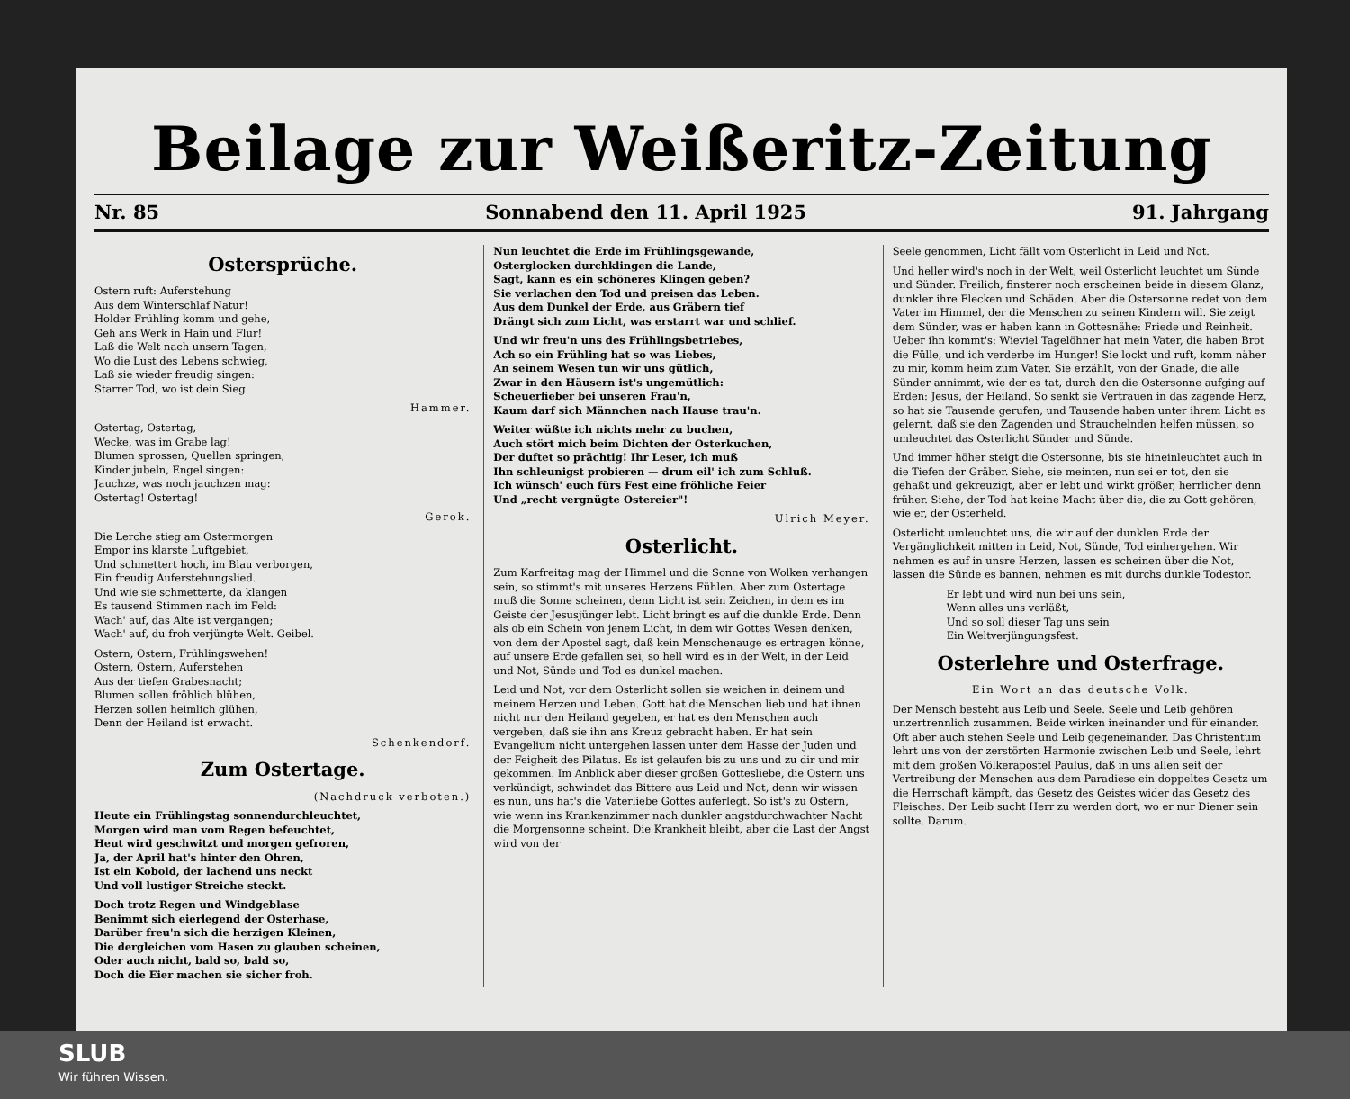Beilage zur Weißeritz-Zeitung
Nr. 85 Sonnabend den 11. April 1925 91. Jahrgang
Ostersprüche.
Ostern ruft: Auferstehung
Aus dem Winterschlaf Natur!
Holder Frühling komm und gehe,
Geh ans Werk in Hain und Flur!
Laß die Welt nach unsern Tagen,
Wo die Lust des Lebens schwieg,
Laß sie wieder freudig singen:
Starrer Tod, wo ist dein Sieg.
Hammer.
Ostertag, Ostertag,
Wecke, was im Grabe lag!
Blumen sprossen, Quellen springen,
Kinder jubeln, Engel singen:
Jauchze, was noch jauchzen mag:
Ostertag! Ostertag!
Gerok.
Die Lerche stieg am Ostermorgen
Empor ins klarste Luftgebiet,
Und schmettert hoch, im Blau verborgen,
Ein freudig Auferstehungslied.
Und wie sie schmetterte, da klangen
Es tausend Stimmen nach im Feld:
Wach' auf, das Alte ist vergangen;
Wach' auf, du froh verjüngte Welt. Geibel.
Ostern, Ostern, Frühlingswehen!
Ostern, Ostern, Auferstehen
Aus der tiefen Grabesnacht;
Blumen sollen fröhlich blühen,
Herzen sollen heimlich glühen,
Denn der Heiland ist erwacht.
Schenkendorf.
Zum Ostertage.
(Nachdruck verboten.)
Heute ein Frühlingstag sonnendurchleuchtet,
Morgen wird man vom Regen befeuchtet,
Heut wird geschwitzt und morgen gefroren,
Ja, der April hat's hinter den Ohren,
Ist ein Kobold, der lachend uns neckt
Und voll lustiger Streiche steckt.
Doch trotz Regen und Windgeblase
Benimmt sich eierlegend der Osterhase,
Darüber freu'n sich die herzigen Kleinen,
Die dergleichen vom Hasen zu glauben scheinen,
Oder auch nicht, bald so, bald so,
Doch die Eier machen sie sicher froh.
Nun leuchtet die Erde im Frühlingsgewande,
Osterglocken durchklingen die Lande,
Sagt, kann es ein schöneres Klingen geben?
Sie verlachen den Tod und preisen das Leben.
Aus dem Dunkel der Erde, aus Gräbern tief
Drängt sich zum Licht, was erstarrt war und schlief.
Und wir freu'n uns des Frühlingsbetriebes,
Ach so ein Frühling hat so was Liebes,
An seinem Wesen tun wir uns gütlich,
Zwar in den Häusern ist's ungemütlich:
Scheuerfieber bei unseren Frau'n,
Kaum darf sich Männchen nach Hause trau'n.
Weiter wüßte ich nichts mehr zu buchen,
Auch stört mich beim Dichten der Osterkuchen,
Der duftet so prächtig! Ihr Leser, ich muß
Ihn schleunigst probieren — drum eil' ich zum Schluß.
Ich wünsch' euch fürs Fest eine fröhliche Feier
Und „recht vergnügte Ostereier"!
Ulrich Meyer.
Osterlicht.
Zum Karfreitag mag der Himmel und die Sonne von Wolken verhangen sein, so stimmt's mit unseres Herzens Fühlen. Aber zum Ostertage muß die Sonne scheinen, denn Licht ist sein Zeichen, in dem es im Geiste der Jesusjünger lebt. Licht bringt es auf die dunkle Erde. Denn als ob ein Schein von jenem Licht, in dem wir Gottes Wesen denken, von dem der Apostel sagt, daß kein Menschenauge es ertragen könne, auf unsere Erde gefallen sei, so hell wird es in der Welt, in der Leid und Not, Sünde und Tod es dunkel machen.
Leid und Not, vor dem Osterlicht sollen sie weichen in deinem und meinem Herzen und Leben. Gott hat die Menschen lieb und hat ihnen nicht nur den Heiland gegeben, er hat es den Menschen auch vergeben, daß sie ihn ans Kreuz gebracht haben. Er hat sein Evangelium nicht untergehen lassen unter dem Hasse der Juden und der Feigheit des Pilatus. Es ist gelaufen bis zu uns und zu dir und mir gekommen. Im Anblick aber dieser großen Gottesliebe, die Ostern uns verkündigt, schwindet das Bittere aus Leid und Not, denn wir wissen es nun, uns hat's die Vaterliebe Gottes auferlegt. So ist's zu Ostern, wie wenn ins Krankenzimmer nach dunkler angstdurchwachter Nacht die Morgensonne scheint. Die Krankheit bleibt, aber die Last der Angst wird von der
Seele genommen, Licht fällt vom Osterlicht in Leid und Not.
Und heller wird's noch in der Welt, weil Osterlicht leuchtet um Sünde und Sünder. Freilich, finsterer noch erscheinen beide in diesem Glanz, dunkler ihre Flecken und Schäden. Aber die Ostersonne redet von dem Vater im Himmel, der die Menschen zu seinen Kindern will. Sie zeigt dem Sünder, was er haben kann in Gottesnähe: Friede und Reinheit. Ueber ihn kommt's: Wieviel Tagelöhner hat mein Vater, die haben Brot die Fülle, und ich verderbe im Hunger! Sie lockt und ruft, komm näher zu mir, komm heim zum Vater. Sie erzählt, von der Gnade, die alle Sünder annimmt, wie der es tat, durch den die Ostersonne aufging auf Erden: Jesus, der Heiland. So senkt sie Vertrauen in das zagende Herz, so hat sie Tausende gerufen, und Tausende haben unter ihrem Licht es gelernt, daß sie den Zagenden und Strauchelnden helfen müssen, so umleuchtet das Osterlicht Sünder und Sünde.
Und immer höher steigt die Ostersonne, bis sie hineinleuchtet auch in die Tiefen der Gräber. Siehe, sie meinten, nun sei er tot, den sie gehaßt und gekreuzigt, aber er lebt und wirkt größer, herrlicher denn früher. Siehe, der Tod hat keine Macht über die, die zu Gott gehören, wie er, der Osterheld.
Osterlicht umleuchtet uns, die wir auf der dunklen Erde der Vergänglichkeit mitten in Leid, Not, Sünde, Tod einhergehen. Wir nehmen es auf in unsre Herzen, lassen es scheinen über die Not, lassen die Sünde es bannen, nehmen es mit durchs dunkle Todestor.
Er lebt und wird nun bei uns sein,
Wenn alles uns verläßt,
Und so soll dieser Tag uns sein
Ein Weltverjüngungsfest.
Osterlehre und Osterfrage.
Ein Wort an das deutsche Volk.
Der Mensch besteht aus Leib und Seele. Seele und Leib gehören unzertrennlich zusammen. Beide wirken ineinander und für einander. Oft aber auch stehen Seele und Leib gegeneinander. Das Christentum lehrt uns von der zerstörten Harmonie zwischen Leib und Seele, lehrt mit dem großen Völkerapostel Paulus, daß in uns allen seit der Vertreibung der Menschen aus dem Paradiese ein doppeltes Gesetz um die Herrschaft kämpft, das Gesetz des Geistes wider das Gesetz des Fleisches. Der Leib sucht Herr zu werden dort, wo er nur Diener sein sollte. Darum.
SLUB
Wir führen Wissen.